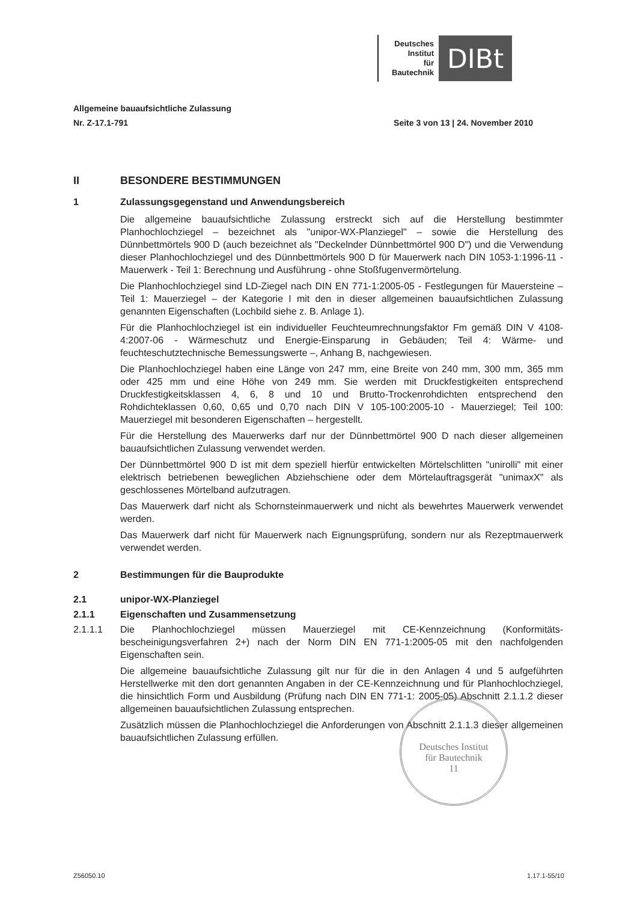Deutsches
Institut
für
Bautechnik
DIBt
Allgemeine bauaufsichtliche Zulassung
Nr. Z-17.1-791 Seite 3 von 13 | 24. November 2010
II BESONDERE BESTIMMUNGEN
1 Zulassungsgegenstand und Anwendungsbereich
Die allgemeine bauaufsichtliche Zulassung erstreckt sich auf die Herstellung bestimmter Planhochlochziegel – bezeichnet als "unipor-WX-Planziegel" – sowie die Herstellung des Dünnbettmörtels 900 D (auch bezeichnet als "Deckelnder Dünnbettmörtel 900 D") und die Verwendung dieser Planhochlochziegel und des Dünnbettmörtels 900 D für Mauerwerk nach DIN 1053-1:1996-11 - Mauerwerk - Teil 1: Berechnung und Ausführung - ohne Stoßfugen­vermörtelung.
Die Planhochlochziegel sind LD-Ziegel nach DIN EN 771-1:2005-05 - Festlegungen für Mauersteine – Teil 1: Mauerziegel – der Kategorie I mit den in dieser allgemeinen bauauf­sichtlichen Zulassung genannten Eigenschaften (Lochbild siehe z. B. Anlage 1).
Für die Planhochlochziegel ist ein individueller Feuchteumrechnungsfaktor Fm gemäß DIN V 4108-4:2007-06 - Wärmeschutz und Energie-Einsparung in Gebäuden; Teil 4: Wärme- und feuchteschutztechnische Bemessungswerte –, Anhang B, nachgewiesen.
Die Planhochlochziegel haben eine Länge von 247 mm, eine Breite von 240 mm, 300 mm, 365 mm oder 425 mm und eine Höhe von 249 mm. Sie werden mit Druckfestigkeiten ent­sprechend Druckfestigkeitsklassen 4, 6, 8 und 10 und Brutto-Trockenrohdichten entspre­chend den Rohdichteklassen 0,60, 0,65 und 0,70 nach DIN V 105-100:2005-10 - Mauerzie­gel; Teil 100: Mauerziegel mit besonderen Eigenschaften – hergestellt.
Für die Herstellung des Mauerwerks darf nur der Dünnbettmörtel 900 D nach dieser allge­meinen bauaufsichtlichen Zulassung verwendet werden.
Der Dünnbettmörtel 900 D ist mit dem speziell hierfür entwickelten Mörtelschlitten "unirolli" mit einer elektrisch betriebenen beweglichen Abziehschiene oder dem Mörtelauftragsgerät "unimaxX" als geschlossenes Mörtelband aufzutragen.
Das Mauerwerk darf nicht als Schornsteinmauerwerk und nicht als bewehrtes Mauerwerk verwendet werden.
Das Mauerwerk darf nicht für Mauerwerk nach Eignungsprüfung, sondern nur als Rezept­mauerwerk verwendet werden.
2 Bestimmungen für die Bauprodukte
2.1 unipor-WX-Planziegel
2.1.1 Eigenschaften und Zusammensetzung
2.1.1.1 Die Planhochlochziegel müssen Mauerziegel mit CE-Kennzeichnung (Konformitäts­bescheinigungsverfahren 2+) nach der Norm DIN EN 771-1:2005-05 mit den nachfolgenden Eigenschaften sein.
Die allgemeine bauaufsichtliche Zulassung gilt nur für die in den Anlagen 4 und 5 aufge­führten Herstellwerke mit den dort genannten Angaben in der CE-Kennzeichnung und für Planhochlochziegel, die hinsichtlich Form und Ausbildung (Prüfung nach DIN EN 771-1: 2005-05) Abschnitt 2.1.1.2 dieser allgemeinen bauaufsichtlichen Zulassung entsprechen.
Zusätzlich müssen die Planhochlochziegel die Anforderungen von Abschnitt 2.1.1.3 dieser allgemeinen bauaufsichtlichen Zulassung erfüllen.
Deutsches Institut
für Bautechnik
11
Z56050.10 1.17.1-55/10